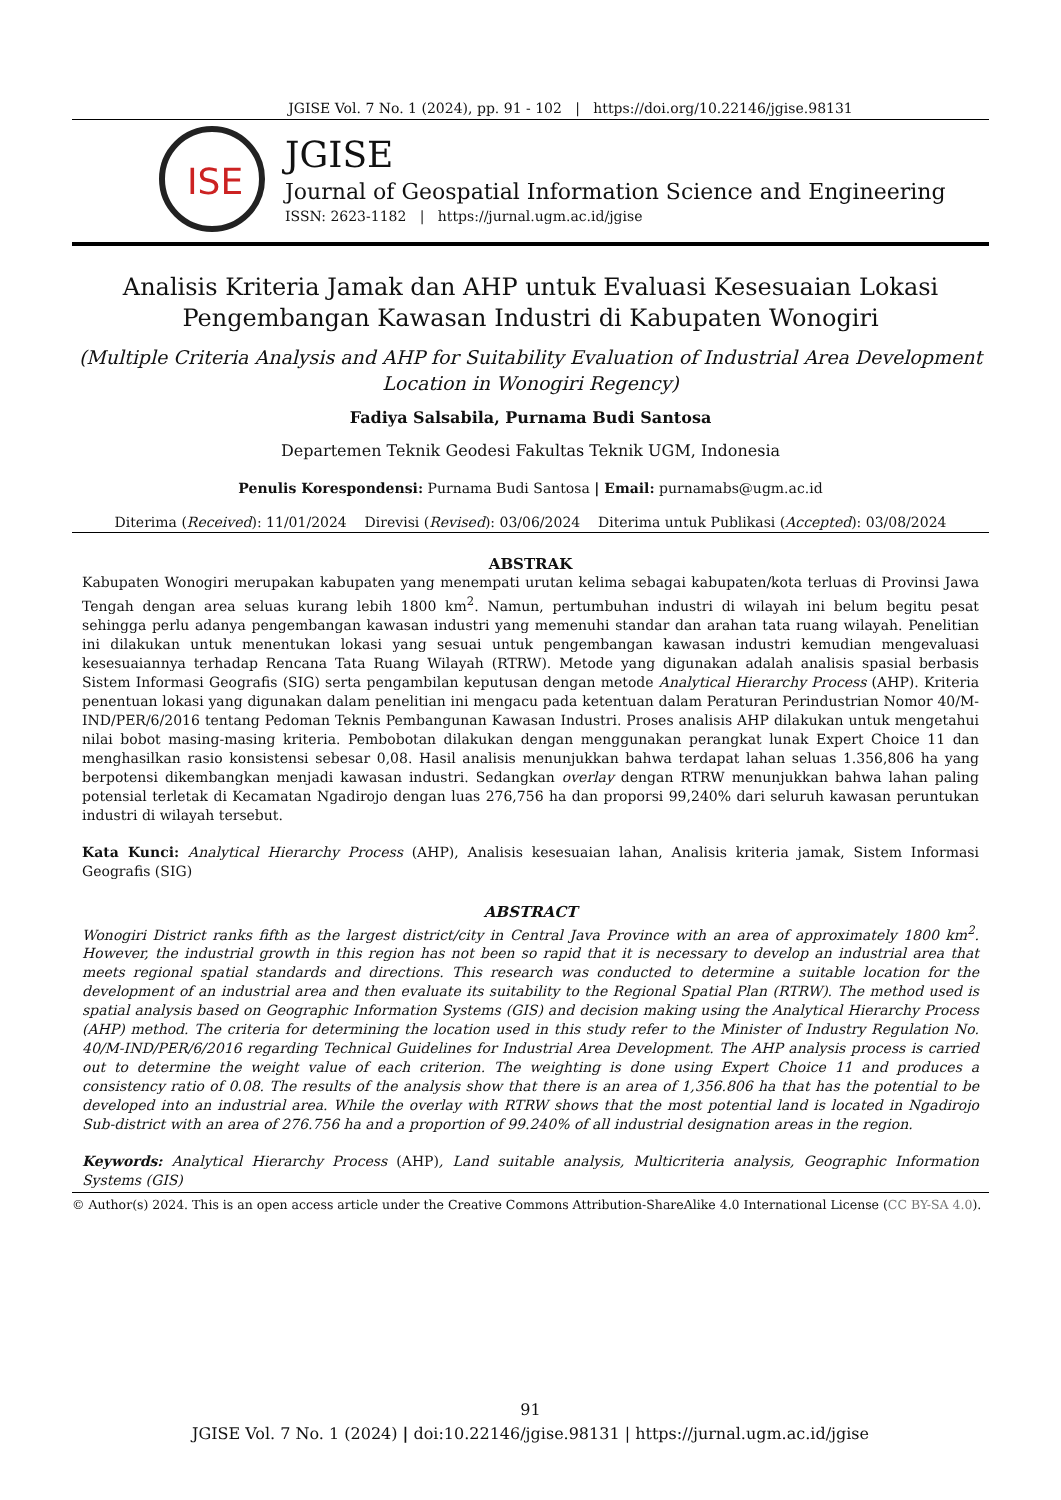JGISE Vol. 7 No. 1 (2024), pp. 91 - 102 | https://doi.org/10.22146/jgise.98131
ISE
JGISE
Journal of Geospatial Information Science and Engineering
ISSN: 2623-1182 | https://jurnal.ugm.ac.id/jgise
Analisis Kriteria Jamak dan AHP untuk Evaluasi Kesesuaian Lokasi
Pengembangan Kawasan Industri di Kabupaten Wonogiri
(Multiple Criteria Analysis and AHP for Suitability Evaluation of Industrial Area Development Location in Wonogiri Regency)
Fadiya Salsabila, Purnama Budi Santosa
Departemen Teknik Geodesi Fakultas Teknik UGM, Indonesia
Penulis Korespondensi: Purnama Budi Santosa | Email: purnamabs@ugm.ac.id
Diterima (Received): 11/01/2024 Direvisi (Revised): 03/06/2024 Diterima untuk Publikasi (Accepted): 03/08/2024
ABSTRAK
Kabupaten Wonogiri merupakan kabupaten yang menempati urutan kelima sebagai kabupaten/kota terluas di Provinsi Jawa Tengah dengan area seluas kurang lebih 1800 km<sup>2</sup>. Namun, pertumbuhan industri di wilayah ini belum begitu pesat sehingga perlu adanya pengembangan kawasan industri yang memenuhi standar dan arahan tata ruang wilayah. Penelitian ini dilakukan untuk menentukan lokasi yang sesuai untuk pengembangan kawasan industri kemudian mengevaluasi kesesuaiannya terhadap Rencana Tata Ruang Wilayah (RTRW). Metode yang digunakan adalah analisis spasial berbasis Sistem Informasi Geografis (SIG) serta pengambilan keputusan dengan metode Analytical Hierarchy Process (AHP). Kriteria penentuan lokasi yang digunakan dalam penelitian ini mengacu pada ketentuan dalam Peraturan Perindustrian Nomor 40/M-IND/PER/6/2016 tentang Pedoman Teknis Pembangunan Kawasan Industri. Proses analisis AHP dilakukan untuk mengetahui nilai bobot masing-masing kriteria. Pembobotan dilakukan dengan menggunakan perangkat lunak Expert Choice 11 dan menghasilkan rasio konsistensi sebesar 0,08. Hasil analisis menunjukkan bahwa terdapat lahan seluas 1.356,806 ha yang berpotensi dikembangkan menjadi kawasan industri. Sedangkan overlay dengan RTRW menunjukkan bahwa lahan paling potensial terletak di Kecamatan Ngadirojo dengan luas 276,756 ha dan proporsi 99,240% dari seluruh kawasan peruntukan industri di wilayah tersebut.
Kata Kunci: Analytical Hierarchy Process (AHP), Analisis kesesuaian lahan, Analisis kriteria jamak, Sistem Informasi Geografis (SIG)
ABSTRACT
Wonogiri District ranks fifth as the largest district/city in Central Java Province with an area of approximately 1800 km<sup>2</sup>. However, the industrial growth in this region has not been so rapid that it is necessary to develop an industrial area that meets regional spatial standards and directions. This research was conducted to determine a suitable location for the development of an industrial area and then evaluate its suitability to the Regional Spatial Plan (RTRW). The method used is spatial analysis based on Geographic Information Systems (GIS) and decision making using the Analytical Hierarchy Process (AHP) method. The criteria for determining the location used in this study refer to the Minister of Industry Regulation No. 40/M-IND/PER/6/2016 regarding Technical Guidelines for Industrial Area Development. The AHP analysis process is carried out to determine the weight value of each criterion. The weighting is done using Expert Choice 11 and produces a consistency ratio of 0.08. The results of the analysis show that there is an area of 1,356.806 ha that has the potential to be developed into an industrial area. While the overlay with RTRW shows that the most potential land is located in Ngadirojo Sub-district with an area of 276.756 ha and a proportion of 99.240% of all industrial designation areas in the region.
Keywords: Analytical Hierarchy Process (AHP), Land suitable analysis, Multicriteria analysis, Geographic Information Systems (GIS)
© Author(s) 2024. This is an open access article under the Creative Commons Attribution-ShareAlike 4.0 International License (CC BY-SA 4.0).
91
JGISE Vol. 7 No. 1 (2024) | doi:10.22146/jgise.98131 | https://jurnal.ugm.ac.id/jgise